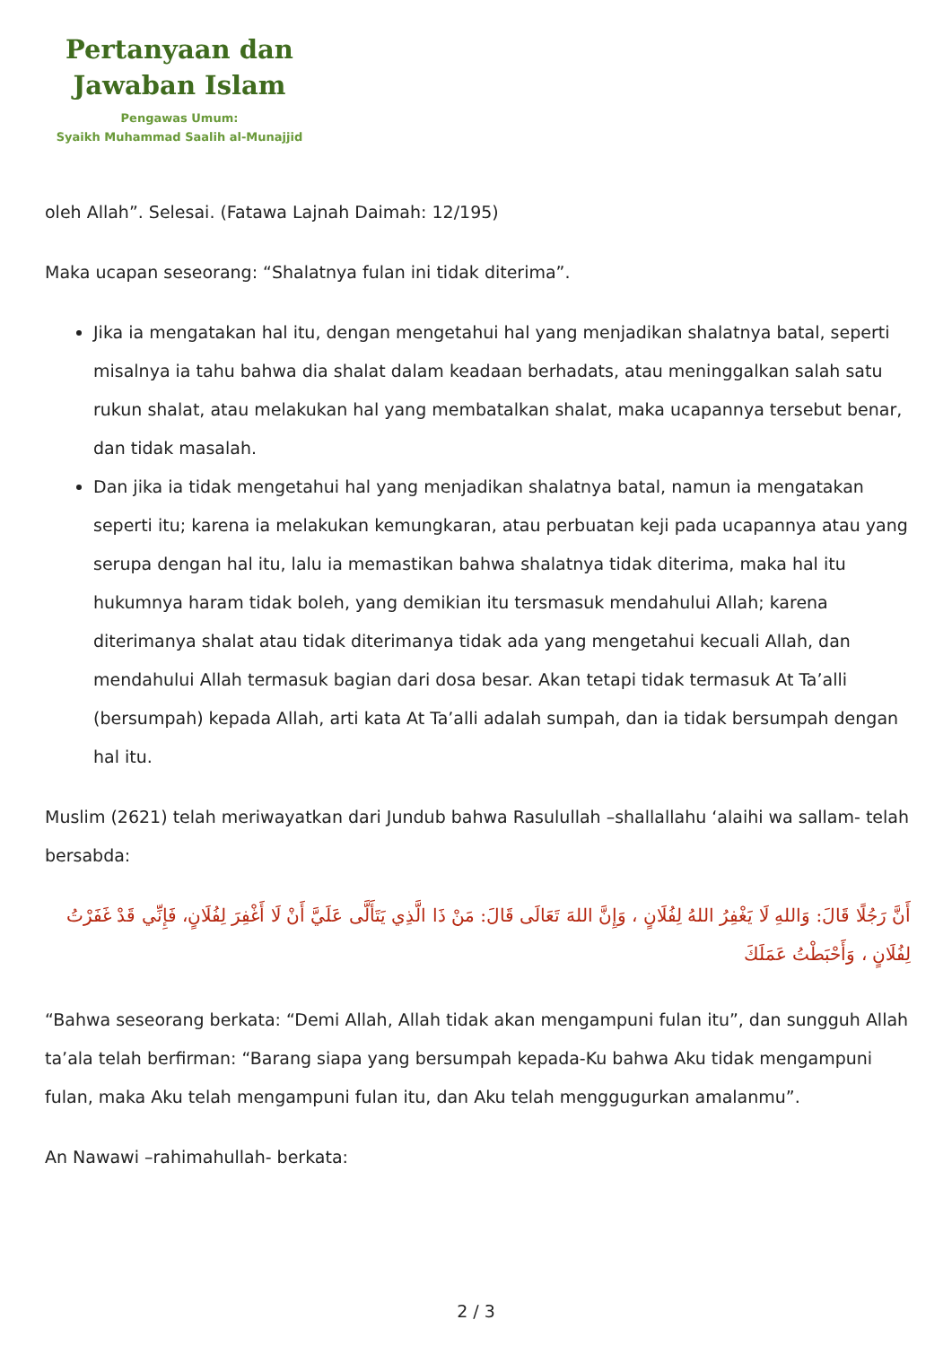Pertanyaan dan
Jawaban Islam
Pengawas Umum:
Syaikh Muhammad Saalih al-Munajjid
oleh Allah”. Selesai. (Fatawa Lajnah Daimah: 12/195)
Maka ucapan seseorang: “Shalatnya fulan ini tidak diterima”.
Jika ia mengatakan hal itu, dengan mengetahui hal yang menjadikan shalatnya batal, seperti misalnya ia tahu bahwa dia shalat dalam keadaan berhadats, atau meninggalkan salah satu rukun shalat, atau melakukan hal yang membatalkan shalat, maka ucapannya tersebut benar, dan tidak masalah.
Dan jika ia tidak mengetahui hal yang menjadikan shalatnya batal, namun ia mengatakan seperti itu; karena ia melakukan kemungkaran, atau perbuatan keji pada ucapannya atau yang serupa dengan hal itu, lalu ia memastikan bahwa shalatnya tidak diterima, maka hal itu hukumnya haram tidak boleh, yang demikian itu tersmasuk mendahului Allah; karena diterimanya shalat atau tidak diterimanya tidak ada yang mengetahui kecuali Allah, dan mendahului Allah termasuk bagian dari dosa besar. Akan tetapi tidak termasuk At Ta’alli (bersumpah) kepada Allah, arti kata At Ta’alli adalah sumpah, dan ia tidak bersumpah dengan hal itu.
Muslim (2621) telah meriwayatkan dari Jundub bahwa Rasulullah –shallallahu ‘alaihi wa sallam- telah bersabda:
أَنَّ رَجُلًا قَالَ: وَاللهِ لَا يَغْفِرُ اللهُ لِفُلَانٍ ، وَإِنَّ اللهَ تَعَالَى قَالَ: مَنْ ذَا الَّذِي يَتَأَلَّى عَلَيَّ أَنْ لَا أَغْفِرَ لِفُلَانٍ، فَإِنِّي قَدْ غَفَرْتُ لِفُلَانٍ ، وَأَحْبَطْتُ عَمَلَكَ
“Bahwa seseorang berkata: “Demi Allah, Allah tidak akan mengampuni fulan itu”, dan sungguh Allah ta’ala telah berfirman: “Barang siapa yang bersumpah kepada-Ku bahwa Aku tidak mengampuni fulan, maka Aku telah mengampuni fulan itu, dan Aku telah menggugurkan amalanmu”.
An Nawawi –rahimahullah- berkata:
2 / 3